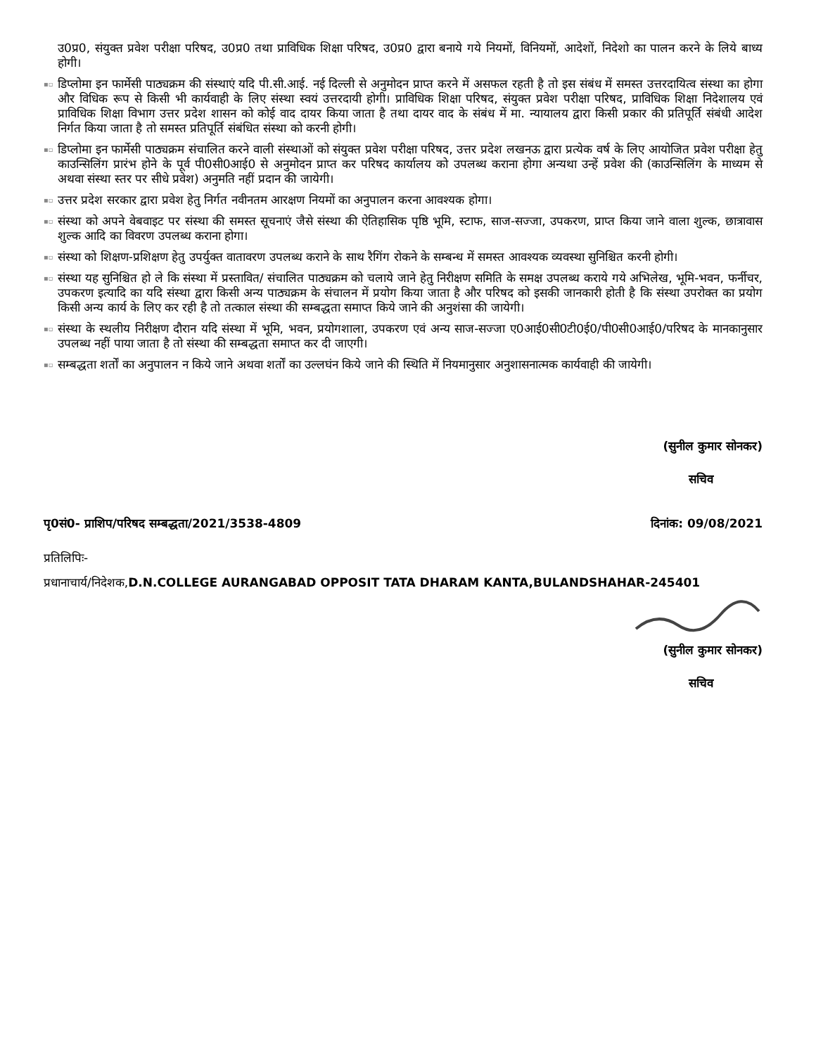उ0प्र0, संयुक्त प्रवेश परीक्षा परिषद, उ0प्र0 तथा प्राविधिक शिक्षा परिषद, उ0प्र0 द्वारा बनाये गये नियमों, विनियमों, आदेशों, निदेशो का पालन करने के लिये बाध्य होगी।
▪▫
डिप्लोमा इन फार्मेसी पाठ्यक्रम की संस्थाएं यदि पी.सी.आई. नई दिल्ली से अनुमोदन प्राप्त करने में असफल रहती है तो इस संबंध में समस्त उत्तरदायित्व संस्था का होगा और विधिक रूप से किसी भी कार्यवाही के लिए संस्था स्वयं उत्तरदायी होगी। प्राविधिक शिक्षा परिषद, संयुक्त प्रवेश परीक्षा परिषद, प्राविधिक शिक्षा निदेशालय एवं प्राविधिक शिक्षा विभाग उत्तर प्रदेश शासन को कोई वाद दायर किया जाता है तथा दायर वाद के संबंध में मा. न्यायालय द्वारा किसी प्रकार की प्रतिपूर्ति संबंधी आदेश निर्गत किया जाता है तो समस्त प्रतिपूर्ति संबंधित संस्था को करनी होगी।
▪▫
डिप्लोमा इन फार्मेसी पाठ्यक्रम संचालित करने वाली संस्थाओं को संयुक्त प्रवेश परीक्षा परिषद, उत्तर प्रदेश लखनऊ द्वारा प्रत्येक वर्ष के लिए आयोजित प्रवेश परीक्षा हेतु काउन्सिलिंग प्रारंभ होने के पूर्व पी0सी0आई0 से अनुमोदन प्राप्त कर परिषद कार्यालय को उपलब्ध कराना होगा अन्यथा उन्हें प्रवेश की (काउन्सिलिंग के माध्यम से अथवा संस्था स्तर पर सीधे प्रवेश) अनुमति नहीं प्रदान की जायेगी।
▪▫
उत्तर प्रदेश सरकार द्वारा प्रवेश हेतु निर्गत नवीनतम आरक्षण नियमों का अनुपालन करना आवश्यक होगा।
▪▫
संस्था को अपने वेबवाइट पर संस्था की समस्त सूचनाएं जैसे संस्था की ऐतिहासिक पृष्ठि भूमि, स्टाफ, साज-सज्जा, उपकरण, प्राप्त किया जाने वाला शुल्क, छात्रावास शुल्क आदि का विवरण उपलब्ध कराना होगा।
▪▫
संस्था को शिक्षण-प्रशिक्षण हेतु उपर्युक्त वातावरण उपलब्ध कराने के साथ रैगिंग रोकने के सम्बन्ध में समस्त आवश्यक व्यवस्था सुनिश्चित करनी होगी।
▪▫
संस्था यह सुनिश्चित हो ले कि संस्था में प्रस्तावित/ संचालित पाठ्यक्रम को चलाये जाने हेतु निरीक्षण समिति के समक्ष उपलब्ध कराये गये अभिलेख, भूमि-भवन, फर्नीचर, उपकरण इत्यादि का यदि संस्था द्वारा किसी अन्य पाठ्यक्रम के संचालन में प्रयोग किया जाता है और परिषद को इसकी जानकारी होती है कि संस्था उपरोक्त का प्रयोग किसी अन्य कार्य के लिए कर रही है तो तत्काल संस्था की सम्बद्धता समाप्त किये जाने की अनुशंसा की जायेगी।
▪▫
संस्था के स्थलीय निरीक्षण दौरान यदि संस्था में भूमि, भवन, प्रयोगशाला, उपकरण एवं अन्य साज-सज्जा ए0आई0सी0टी0ई0/पी0सी0आई0/परिषद के मानकानुसार उपलब्ध नहीं पाया जाता है तो संस्था की सम्बद्धता समाप्त कर दी जाएगी।
▪▫
सम्बद्धता शर्तों का अनुपालन न किये जाने अथवा शर्तों का उल्लघंन किये जाने की स्थिति में नियमानुसार अनुशासनात्मक कार्यवाही की जायेगी।
(सुनील कुमार सोनकर)
सचिव
पृ0सं0- प्राशिप/परिषद सम्बद्धता/2021/3538-4809 दिनांक: 09/08/2021
प्रतिलिपिः-
प्रधानाचार्य/निदेशक,D.N.COLLEGE AURANGABAD OPPOSIT TATA DHARAM KANTA,BULANDSHAHAR-245401
(सुनील कुमार सोनकर)
सचिव